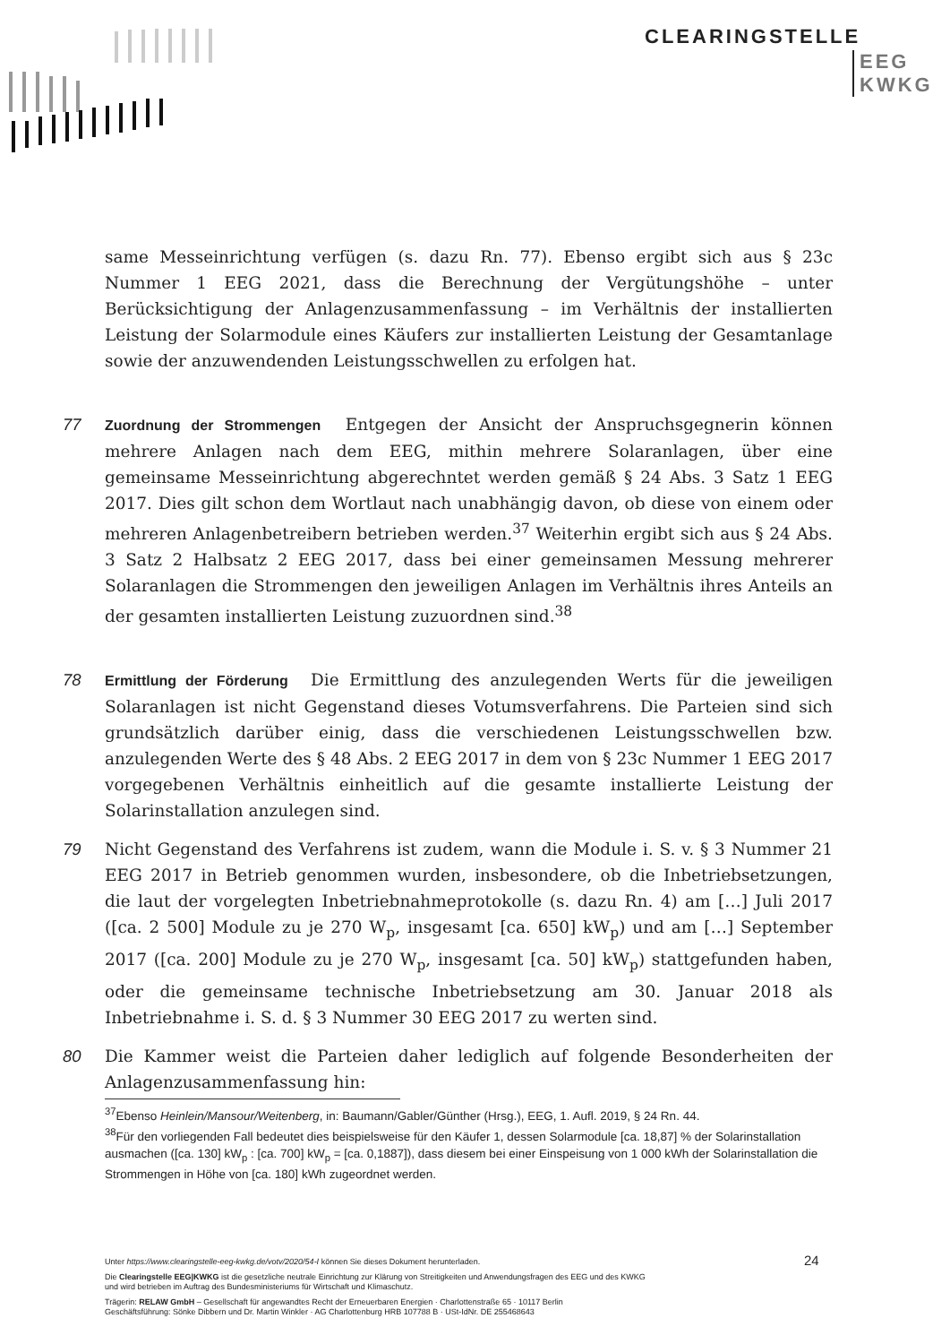CLEARINGSTELLE
EEG
KWKG
same Messeinrichtung verfügen (s. dazu Rn. 77). Ebenso ergibt sich aus § 23c Nummer 1 EEG 2021, dass die Berechnung der Vergütungshöhe – unter Berücksichtigung der Anlagenzusammenfassung – im Verhältnis der installierten Leistung der Solarmodule eines Käufers zur installierten Leistung der Gesamtanlage sowie der anzuwendenden Leistungsschwellen zu erfolgen hat.
77
Zuordnung der Strommengen
Entgegen der Ansicht der Anspruchsgegnerin können mehrere Anlagen nach dem EEG, mithin mehrere Solaranlagen, über eine gemeinsame Messeinrichtung abgerechntet werden gemäß § 24 Abs. 3 Satz 1 EEG 2017. Dies gilt schon dem Wortlaut nach unabhängig davon, ob diese von einem oder mehreren Anlagenbetreibern betrieben werden.<sup>37</sup> Weiterhin ergibt sich aus § 24 Abs. 3 Satz 2 Halbsatz 2 EEG 2017, dass bei einer gemeinsamen Messung mehrerer Solaranlagen die Strommengen den jeweiligen Anlagen im Verhältnis ihres Anteils an der gesamten installierten Leistung zuzuordnen sind.<sup>38</sup>
78
Ermittlung der Förderung
Die Ermittlung des anzulegenden Werts für die jeweiligen Solaranlagen ist nicht Gegenstand dieses Votumsverfahrens. Die Parteien sind sich grundsätzlich darüber einig, dass die verschiedenen Leistungsschwellen bzw. anzulegenden Werte des § 48 Abs. 2 EEG 2017 in dem von § 23c Nummer 1 EEG 2017 vorgegebenen Verhältnis einheitlich auf die gesamte installierte Leistung der Solarinstallation anzulegen sind.
79 Nicht Gegenstand des Verfahrens ist zudem, wann die Module i. S. v. § 3 Nummer 21 EEG 2017 in Betrieb genommen wurden, insbesondere, ob die Inbetriebsetzungen, die laut der vorgelegten Inbetriebnahmeprotokolle (s. dazu Rn. 4) am […] Juli 2017 ([ca. 2 500] Module zu je 270 W<sub>p</sub>, insgesamt [ca. 650] kW<sub>p</sub>) und am […] September 2017 ([ca. 200] Module zu je 270 W<sub>p</sub>, insgesamt [ca. 50] kW<sub>p</sub>) stattgefunden haben, oder die gemeinsame technische Inbetriebsetzung am 30. Januar 2018 als Inbetriebnahme i. S. d. § 3 Nummer 30 EEG 2017 zu werten sind.
80 Die Kammer weist die Parteien daher lediglich auf folgende Besonderheiten der Anlagenzusammenfassung hin:
<sup>37</sup> Ebenso Heinlein/Mansour/Weitenberg, in: Baumann/Gabler/Günther (Hrsg.), EEG, 1. Aufl. 2019, § 24 Rn. 44.
<sup>38</sup>Für den vorliegenden Fall bedeutet dies beispielsweise für den Käufer 1, dessen Solarmodule [ca. 18,87] % der Solarinstallation ausmachen ([ca. 130] kW<sub>p</sub> : [ca. 700] kW<sub>p</sub> = [ca. 0,1887]), dass diesem bei einer Einspeisung von 1 000 kWh der Solarinstallation die Strommengen in Höhe von [ca. 180] kWh zugeordnet werden.
Unter https://www.clearingstelle-eeg-kwkg.de/votv/2020/54-I können Sie dieses Dokument herunterladen.
Die Clearingstelle EEG|KWKG ist die gesetzliche neutrale Einrichtung zur Klärung von Streitigkeiten und Anwendungsfragen des EEG und des KWKG
und wird betrieben im Auftrag des Bundesministeriums für Wirtschaft und Klimaschutz.
Trägerin: RELAW GmbH – Gesellschaft für angewandtes Recht der Erneuerbaren Energien · Charlottenstraße 65 · 10117 Berlin
Geschäftsführung: Sönke Dibbern und Dr. Martin Winkler · AG Charlottenburg HRB 107788 B · USt-IdNr. DE 255468643
24